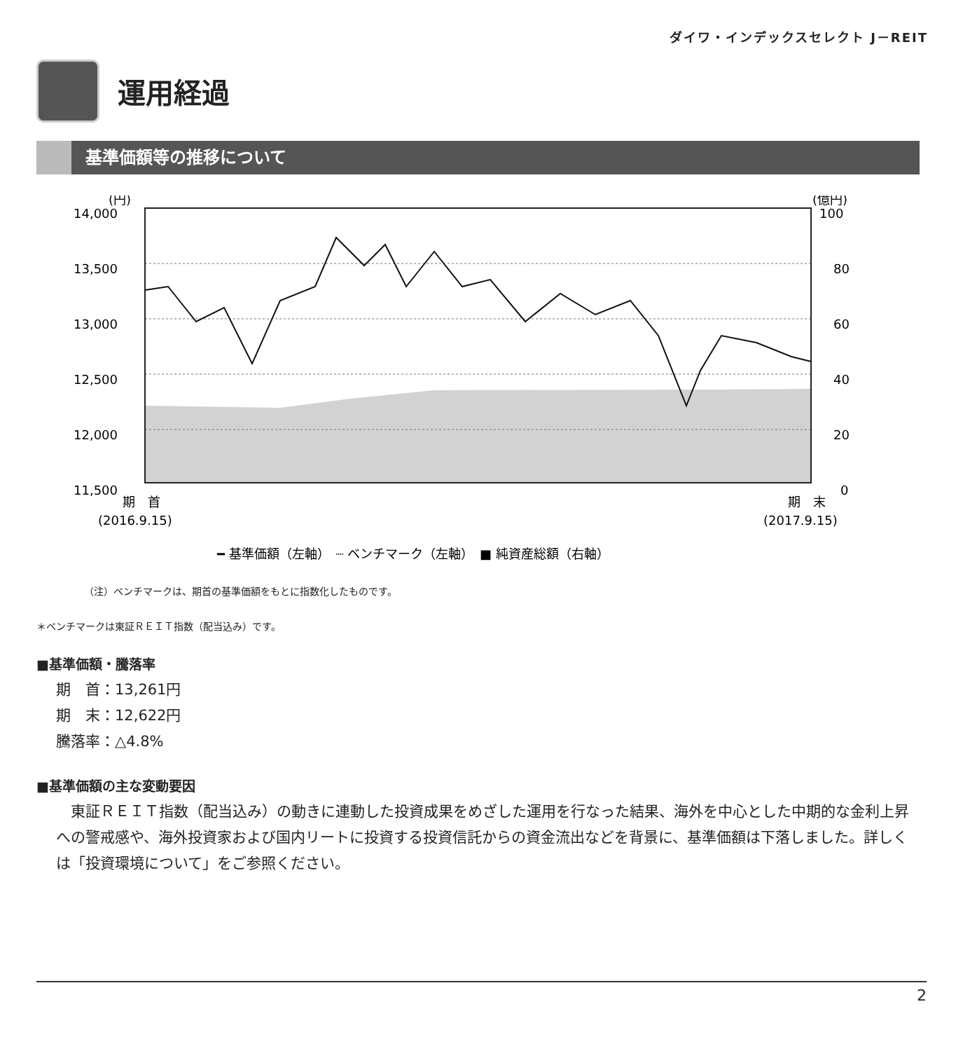ダイワ・インデックスセレクト J－REIT
運用経過
基準価額等の推移について
(円)
(億円)
14,000
13,500
13,000
12,500
12,000
11,500
100
80
60
40
20
0
期　首
(2016.9.15)
期　末
(2017.9.15)
━ 基準価額（左軸）　┈ ベンチマーク（左軸）　■ 純資産総額（右軸）
（注）ベンチマークは、期首の基準価額をもとに指数化したものです。
＊ベンチマークは東証ＲＥＩＴ指数（配当込み）です。
■基準価額・騰落率
期　首：13,261円
期　末：12,622円
騰落率：△4.8%
■基準価額の主な変動要因
東証ＲＥＩＴ指数（配当込み）の動きに連動した投資成果をめざした運用を行なった結果、海外を中心とした中期的な金利上昇への警戒感や、海外投資家および国内リートに投資する投資信託からの資金流出などを背景に、基準価額は下落しました。詳しくは「投資環境について」をご参照ください。
2